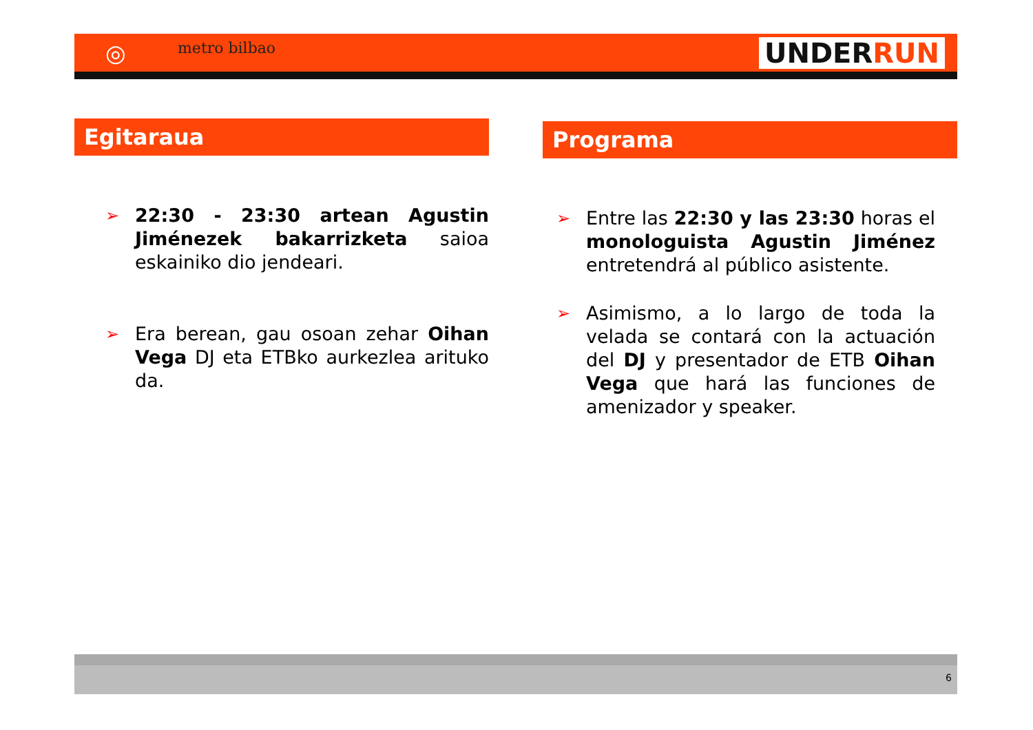◎
metro bilbao
UNDERRUN
Egitaraua
➢ 22:30 - 23:30 artean Agustin Jiménezek bakarrizketa saioa eskainiko dio jendeari.
➢ Era berean, gau osoan zehar Oihan Vega DJ eta ETBko aurkezlea arituko da.
Programa
➢ Entre las 22:30 y las 23:30 horas el monologuista Agustin Jiménez entretendrá al público asistente.
➢ Asimismo, a lo largo de toda la velada se contará con la actuación del DJ y presentador de ETB Oihan Vega que hará las funciones de amenizador y speaker.
6